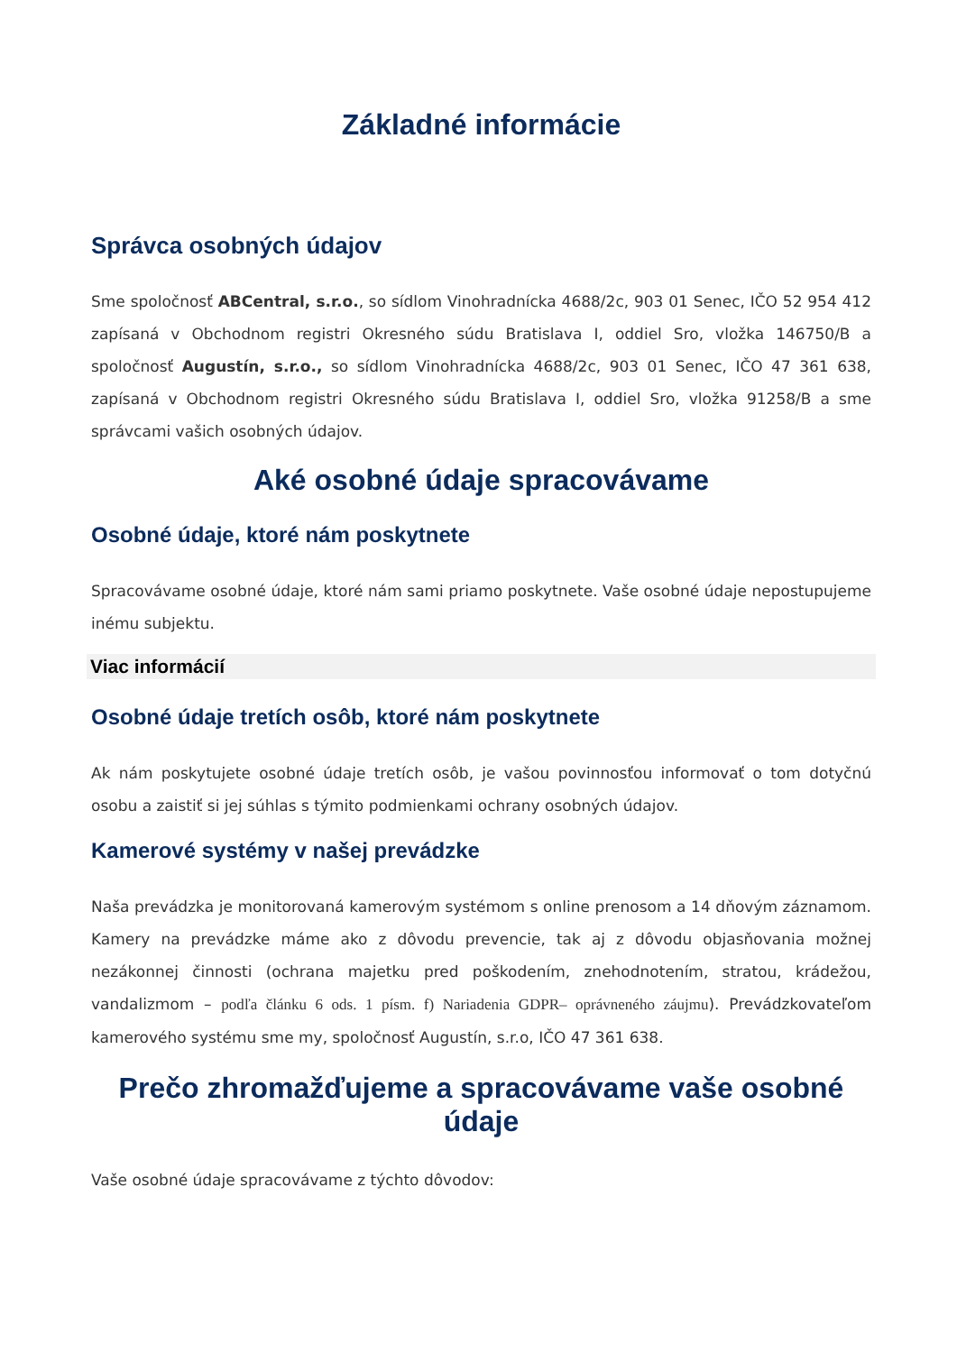Základné informácie
Správca osobných údajov
Sme spoločnosť ABCentral, s.r.o., so sídlom Vinohradnícka 4688/2c, 903 01 Senec, IČO 52 954 412 zapísaná v Obchodnom registri Okresného súdu Bratislava I, oddiel Sro, vložka 146750/B a spoločnosť Augustín, s.r.o., so sídlom Vinohradnícka 4688/2c, 903 01 Senec, IČO 47 361 638, zapísaná v Obchodnom registri Okresného súdu Bratislava I, oddiel Sro, vložka 91258/B a sme správcami vašich osobných údajov.
Aké osobné údaje spracovávame
Osobné údaje, ktoré nám poskytnete
Spracovávame osobné údaje, ktoré nám sami priamo poskytnete. Vaše osobné údaje nepostupujeme inému subjektu.
Viac informácií
Osobné údaje tretích osôb, ktoré nám poskytnete
Ak nám poskytujete osobné údaje tretích osôb, je vašou povinnosťou informovať o tom dotyčnú osobu a zaistiť si jej súhlas s týmito podmienkami ochrany osobných údajov.
Kamerové systémy v našej prevádzke
Naša prevádzka je monitorovaná kamerovým systémom s online prenosom a 14 dňovým záznamom. Kamery na prevádzke máme ako z dôvodu prevencie, tak aj z dôvodu objasňovania možnej nezákonnej činnosti (ochrana majetku pred poškodením, znehodnotením, stratou, krádežou, vandalizmom – podľa článku 6 ods. 1 písm. f) Nariadenia GDPR– oprávneného záujmu). Prevádzkovateľom kamerového systému sme my, spoločnosť Augustín, s.r.o, IČO 47 361 638.
Prečo zhromažďujeme a spracovávame vaše osobné údaje
Vaše osobné údaje spracovávame z týchto dôvodov: